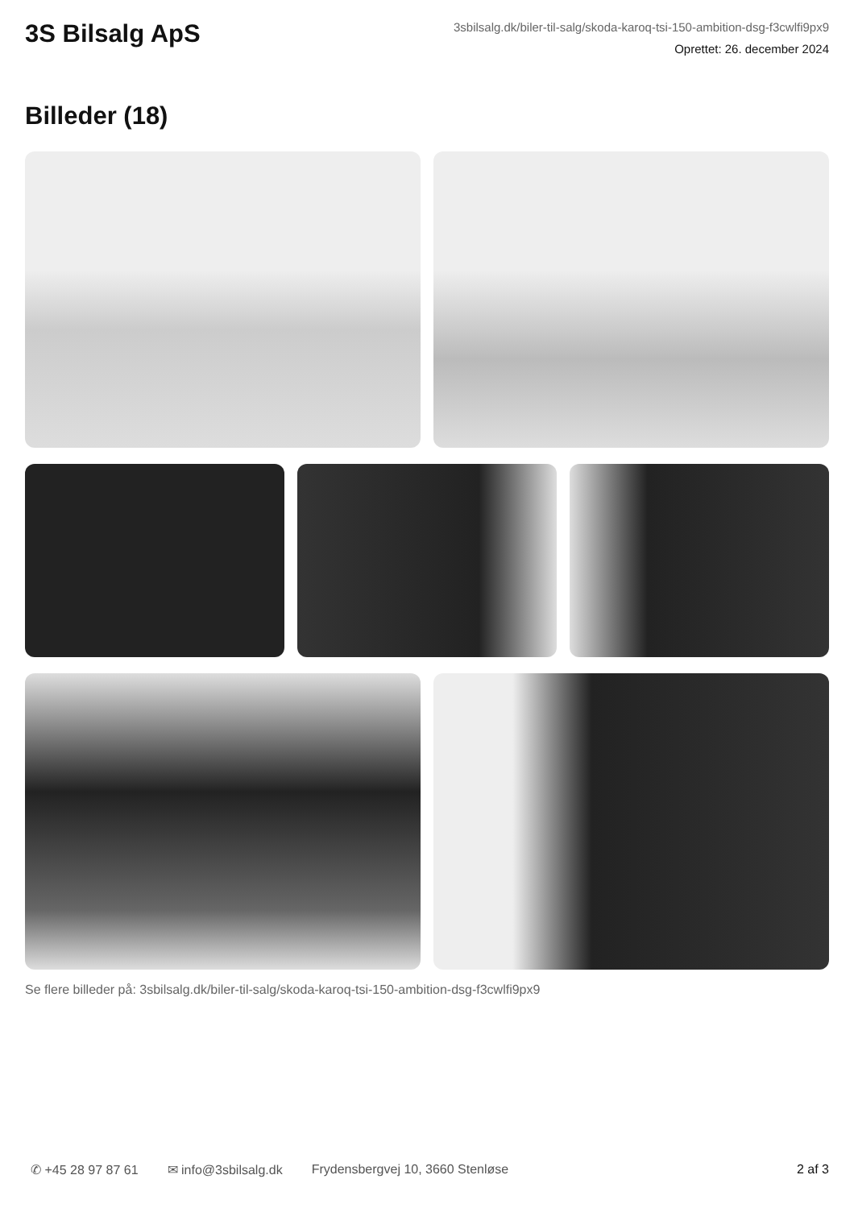3S Bilsalg ApS
3sbilsalg.dk/biler-til-salg/skoda-karoq-tsi-150-ambition-dsg-f3cwlfi9px9
Oprettet: 26. december 2024
Billeder (18)
Se flere billeder på: 3sbilsalg.dk/biler-til-salg/skoda-karoq-tsi-150-ambition-dsg-f3cwlfi9px9
✆ +45 28 97 87 61 ✉ info@3sbilsalg.dk Frydensbergvej 10, 3660 Stenløse 2 af 3